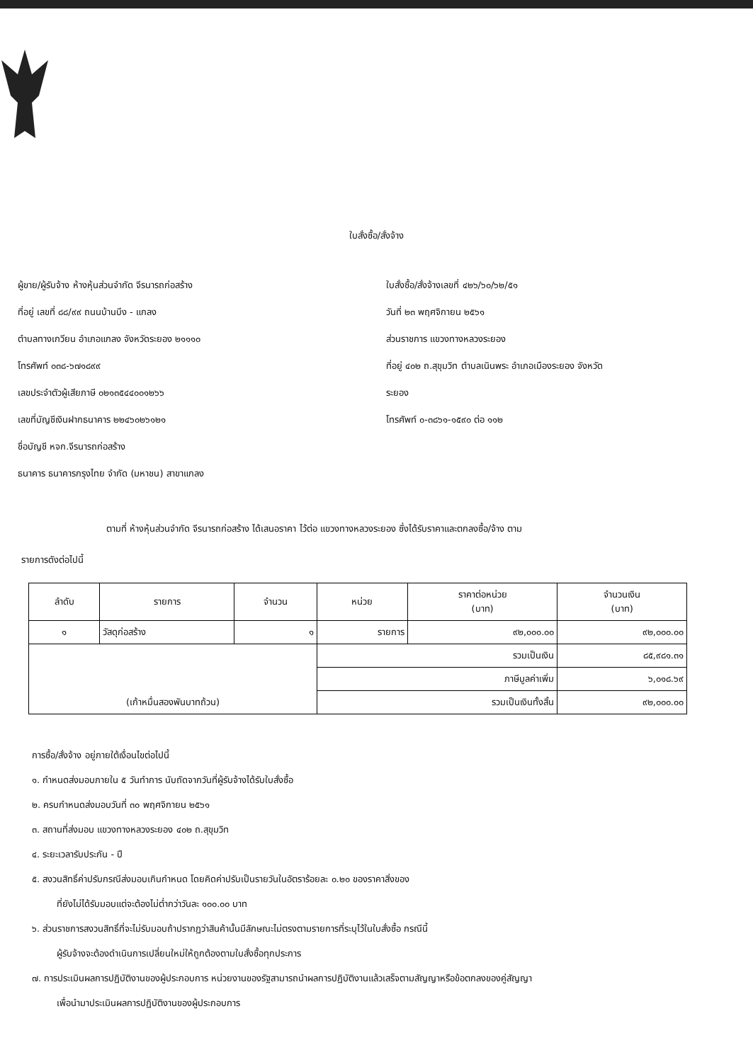ใบสั่งซื้อ/สั่งจ้าง
ผู้ขาย/ผู้รับจ้าง ห้างหุ้นส่วนจำกัด จีรนารถก่อสร้าง
ที่อยู่ เลขที่ ๘๘/๙๙ ถนนบ้านบึง - แกลง
ตำบลทางเกวียน อำเภอแกลง จังหวัดระยอง ๒๑๑๑๐
โทรศัพท์ ๐๓๘-๖๗๑๘๙๙
เลขประจำตัวผู้เสียภาษี ๐๒๑๓๕๔๔๐๐๑๒๖๖
เลขที่บัญชีเงินฝากธนาคาร ๒๒๔๖๐๒๖๑๒๑
ชื่อบัญชี หจก.จีรนารถก่อสร้าง
ธนาคาร ธนาคารกรุงไทย จำกัด (มหาชน) สาขาแกลง
ใบสั่งซื้อ/สั่งจ้างเลขที่ ๔๒๖/๖๐/๖๒/๕๑
วันที่ ๒๓ พฤศจิกายน ๒๕๖๑
ส่วนราชการ แขวงทางหลวงระยอง
ที่อยู่ ๔๐๒ ถ.สุขุมวิท ตำบลเนินพระ อำเภอเมืองระยอง จังหวัด
ระยอง
โทรศัพท์ ๐-๓๘๖๑-๑๕๙๐ ต่อ ๑๑๒
ตามที่ ห้างหุ้นส่วนจำกัด จีรนารถก่อสร้าง ได้เสนอราคา ไว้ต่อ แขวงทางหลวงระยอง ซึ่งได้รับราคาและตกลงซื้อ/จ้าง ตาม
รายการดังต่อไปนี้
| ลำดับ | รายการ | จำนวน | หน่วย | ราคาต่อหน่วย (บาท) | จำนวนเงิน (บาท) |
| --- | --- | --- | --- | --- | --- |
| ๑ | วัสดุก่อสร้าง | ๑ | รายการ | ๙๒,๐๐๐.๐๐ | ๙๒,๐๐๐.๐๐ |
| (เก้าหมื่นสองพันบาทถ้วน) | | | รวมเป็นเงิน | | ๘๕,๙๘๑.๓๑ |
| | | | ภาษีมูลค่าเพิ่ม | | ๖,๐๑๘.๖๙ |
| | | | รวมเป็นเงินทั้งสิ้น | | ๙๒,๐๐๐.๐๐ |
การซื้อ/สั่งจ้าง อยู่ภายใต้เงื่อนไขต่อไปนี้
๑. กำหนดส่งมอบภายใน ๕ วันทำการ นับถัดจากวันที่ผู้รับจ้างได้รับใบสั่งซื้อ
๒. ครบกำหนดส่งมอบวันที่ ๓๐ พฤศจิกายน ๒๕๖๑
๓. สถานที่ส่งมอบ แขวงทางหลวงระยอง ๔๐๒ ถ.สุขุมวิท
๔. ระยะเวลารับประกัน - ปี
๕. สงวนสิทธิ์ค่าปรับกรณีส่งมอบเกินกำหนด โดยคิดค่าปรับเป็นรายวันในอัตราร้อยละ ๐.๒๐ ของราคาสิ่งของ
ที่ยังไม่ได้รับมอบแต่จะต้องไม่ต่ำกว่าวันละ ๑๐๐.๐๐ บาท
๖. ส่วนราชการสงวนสิทธิ์ที่จะไม่รับมอบถ้าปรากฏว่าสินค้านั้นมีลักษณะไม่ตรงตามรายการที่ระบุไว้ในใบสั่งซื้อ กรณีนี้
ผู้รับจ้างจะต้องดำเนินการเปลี่ยนใหม่ให้ถูกต้องตามใบสั่งซื้อทุกประการ
๗. การประเมินผลการปฏิบัติงานของผู้ประกอบการ หน่วยงานของรัฐสามารถนำผลการปฏิบัติงานแล้วเสร็จตามสัญญาหรือข้อตกลงของคู่สัญญา
เพื่อนำมาประเมินผลการปฏิบัติงานของผู้ประกอบการ